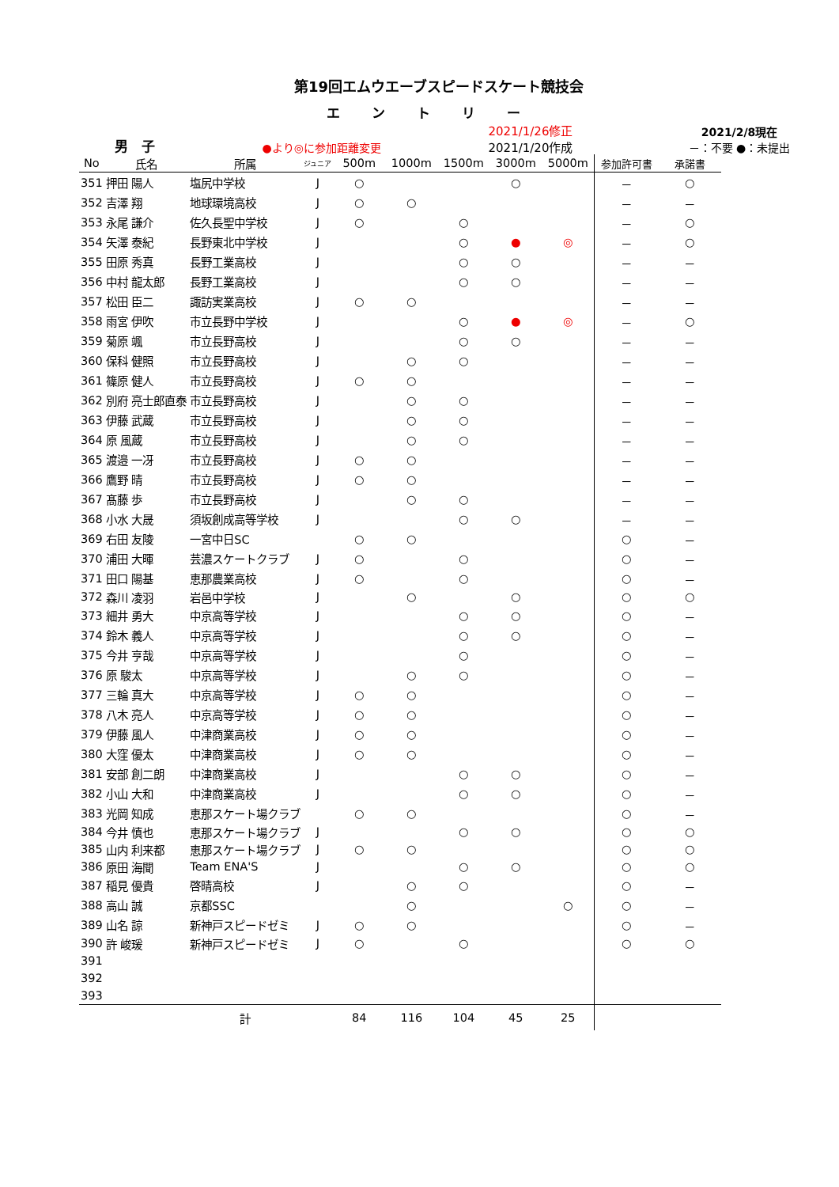第19回エムウエーブスピードスケート競技会
エントリー
男　子
●より◎に参加距離変更
2021/1/26修正
2021/1/20作成
2021/2/8現在
－：不要 ●：未提出
| No | 氏名 | 所属 | ジュニア | 500m | 1000m | 1500m | 3000m | 5000m | 参加許可書 | 承諾書 |
| --- | --- | --- | --- | --- | --- | --- | --- | --- | --- | --- |
| 351 | 押田 陽人 | 塩尻中学校 | J | ○ | | | ○ | | － | ○ |
| 352 | 吉澤 翔 | 地球環境高校 | J | ○ | ○ | | | | － | － |
| 353 | 永尾 謙介 | 佐久長聖中学校 | J | ○ | | ○ | | | － | ○ |
| 354 | 矢澤 泰紀 | 長野東北中学校 | J | | | ○ | ● | ◎ | － | ○ |
| 355 | 田原 秀真 | 長野工業高校 | J | | | ○ | ○ | | － | － |
| 356 | 中村 龍太郎 | 長野工業高校 | J | | | ○ | ○ | | － | － |
| 357 | 松田 臣二 | 諏訪実業高校 | J | ○ | ○ | | | | － | － |
| 358 | 雨宮 伊吹 | 市立長野中学校 | J | | | ○ | ● | ◎ | － | ○ |
| 359 | 菊原 颯 | 市立長野高校 | J | | | ○ | ○ | | － | － |
| 360 | 保科 健照 | 市立長野高校 | J | | ○ | ○ | | | － | － |
| 361 | 篠原 健人 | 市立長野高校 | J | ○ | ○ | | | | － | － |
| 362 | 別府 亮士郎直泰 | 市立長野高校 | J | | ○ | ○ | | | － | － |
| 363 | 伊藤 武蔵 | 市立長野高校 | J | | ○ | ○ | | | － | － |
| 364 | 原 風蔵 | 市立長野高校 | J | | ○ | ○ | | | － | － |
| 365 | 渡邉 一冴 | 市立長野高校 | J | ○ | ○ | | | | － | － |
| 366 | 鷹野 晴 | 市立長野高校 | J | ○ | ○ | | | | － | － |
| 367 | 髙藤 歩 | 市立長野高校 | J | | ○ | ○ | | | － | － |
| 368 | 小水 大晟 | 須坂創成高等学校 | J | | | ○ | ○ | | － | － |
| 369 | 右田 友陵 | 一宮中日SC | | ○ | ○ | | | | ○ | － |
| 370 | 浦田 大暉 | 芸濃スケートクラブ | J | ○ | | ○ | | | ○ | － |
| 371 | 田口 陽基 | 恵那農業高校 | J | ○ | | ○ | | | ○ | － |
| 372 | 森川 凌羽 | 岩邑中学校 | J | | ○ | | ○ | | ○ | ○ |
| 373 | 細井 勇大 | 中京高等学校 | J | | | ○ | ○ | | ○ | － |
| 374 | 鈴木 義人 | 中京高等学校 | J | | | ○ | ○ | | ○ | － |
| 375 | 今井 亨哉 | 中京高等学校 | J | | | ○ | | | ○ | － |
| 376 | 原 駿太 | 中京高等学校 | J | | ○ | ○ | | | ○ | － |
| 377 | 三輪 真大 | 中京高等学校 | J | ○ | ○ | | | | ○ | － |
| 378 | 八木 亮人 | 中京高等学校 | J | ○ | ○ | | | | ○ | － |
| 379 | 伊藤 風人 | 中津商業高校 | J | ○ | ○ | | | | ○ | － |
| 380 | 大窪 優太 | 中津商業高校 | J | ○ | ○ | | | | ○ | － |
| 381 | 安部 創二朗 | 中津商業高校 | J | | | ○ | ○ | | ○ | － |
| 382 | 小山 大和 | 中津商業高校 | J | | | ○ | ○ | | ○ | － |
| 383 | 光岡 知成 | 恵那スケート場クラブ | | ○ | ○ | | | | ○ | － |
| 384 | 今井 慎也 | 恵那スケート場クラブ | J | | | ○ | ○ | | ○ | ○ |
| 385 | 山内 利来都 | 恵那スケート場クラブ | J | ○ | ○ | | | | ○ | ○ |
| 386 | 原田 海聞 | Team ENA'S | J | | | ○ | ○ | | ○ | ○ |
| 387 | 稲見 優貴 | 啓晴高校 | J | | ○ | ○ | | | ○ | － |
| 388 | 高山 誠 | 京都SSC | | | ○ | | | ○ | ○ | － |
| 389 | 山名 諒 | 新神戸スピードゼミ | J | ○ | ○ | | | | ○ | － |
| 390 | 許 峻瑗 | 新神戸スピードゼミ | J | ○ | | ○ | | | ○ | ○ |
| 391 | | | | | | | | | | |
| 392 | | | | | | | | | | |
| 393 | | | | | | | | | | |
| | | 計 | | 84 | 116 | 104 | 45 | 25 | | |